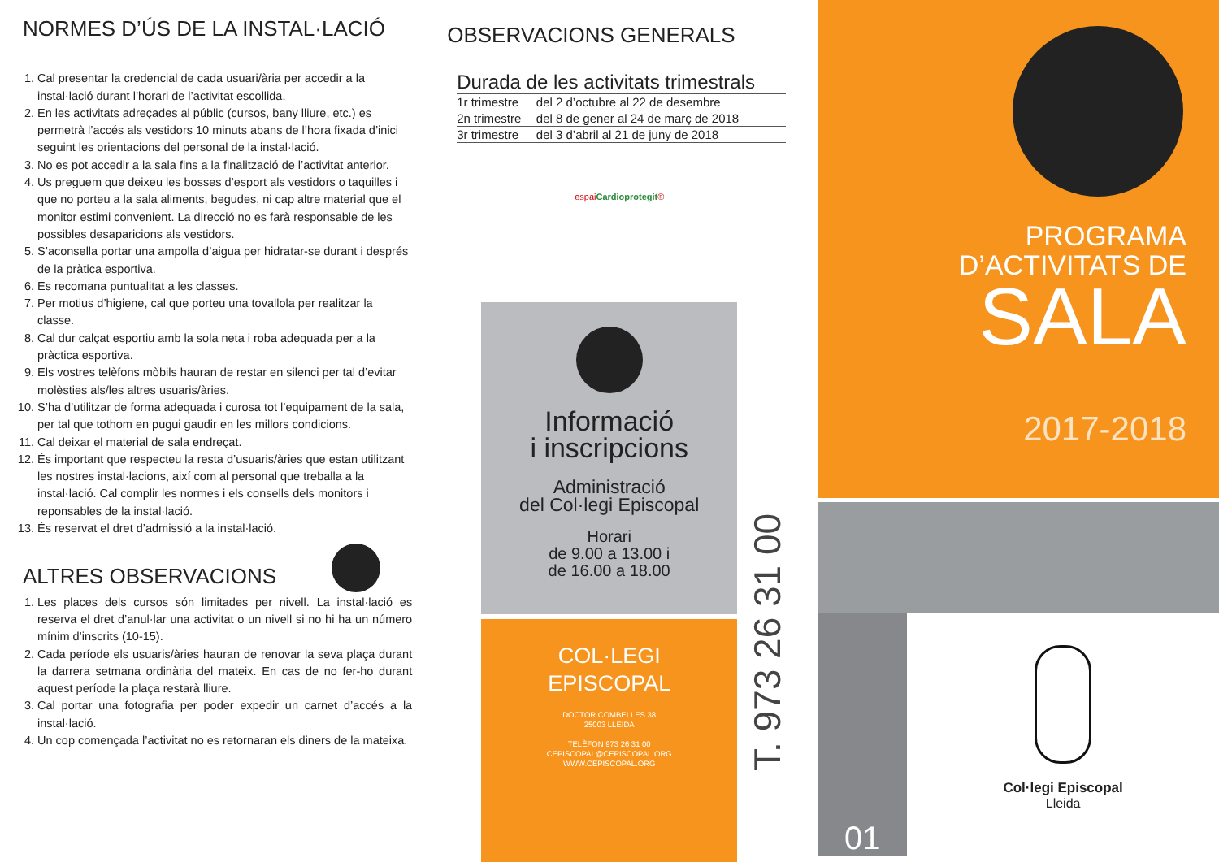NORMES D’ÚS DE LA INSTAL·LACIÓ
1. Cal presentar la credencial de cada usuari/ària per accedir a la instal·lació durant l’horari de l’activitat escollida.
2. En les activitats adreçades al públic (cursos, bany lliure, etc.) es permetrà l’accés als vestidors 10 minuts abans de l’hora fixada d’inici seguint les orientacions del personal de la instal·lació.
3. No es pot accedir a la sala fins a la finalització de l’activitat anterior.
4. Us preguem que deixeu les bosses d’esport als vestidors o taquilles i que no porteu a la sala aliments, begudes, ni cap altre material que el monitor estimi convenient. La direcció no es farà responsable de les possibles desaparicions als vestidors.
5. S’aconsella portar una ampolla d’aigua per hidratar-se durant i després de la pràtica esportiva.
6. Es recomana puntualitat a les classes.
7. Per motius d’higiene, cal que porteu una tovallola per realitzar la classe.
8. Cal dur calçat esportiu amb la sola neta i roba adequada per a la pràctica esportiva.
9. Els vostres telèfons mòbils hauran de restar en silenci per tal d’evitar molèsties als/les altres usuaris/àries.
10. S’ha d’utilitzar de forma adequada i curosa tot l’equipament de la sala, per tal que tothom en pugui gaudir en les millors condicions.
11. Cal deixar el material de sala endreçat.
12. És important que respecteu la resta d’usuaris/àries que estan utilitzant les nostres instal·lacions, així com al personal que treballa a la instal·lació. Cal complir les normes i els consells dels monitors i reponsables de la instal·lació.
13. És reservat el dret d’admissió a la instal·lació.
ALTRES OBSERVACIONS
1. Les places dels cursos són limitades per nivell. La instal·lació es reserva el dret d’anul·lar una activitat o un nivell si no hi ha un número mínim d’inscrits (10-15).
2. Cada període els usuaris/àries hauran de renovar la seva plaça durant la darrera setmana ordinària del mateix. En cas de no fer-ho durant aquest període la plaça restarà lliure.
3. Cal portar una fotografia per poder expedir un carnet d’accés a la instal·lació.
4. Un cop començada l’activitat no es retornaran els diners de la mateixa.
OBSERVACIONS GENERALS
Durada de les activitats trimestrals
| 1r trimestre | del 2 d’octubre al 22 de desembre |
| 2n trimestre | del 8 de gener al 24 de març de 2018 |
| 3r trimestre | del 3 d’abril al 21 de juny de 2018 |
espaiCardioprotegit®
Informació
i inscripcions
Administració
del Col·legi Episcopal
Horari
de 9.00 a 13.00 i
de 16.00 a 18.00
COL·LEGI
EPISCOPAL
DOCTOR COMBELLES 38
25003 LLEIDA
TELÈFON 973 26 31 00
CEPISCOPAL@CEPISCOPAL.ORG
WWW.CEPISCOPAL.ORG
T. 973 26 31 00
PROGRAMA
D’ACTIVITATS DE
SALA
2017-2018
01
Col·legi Episcopal
Lleida